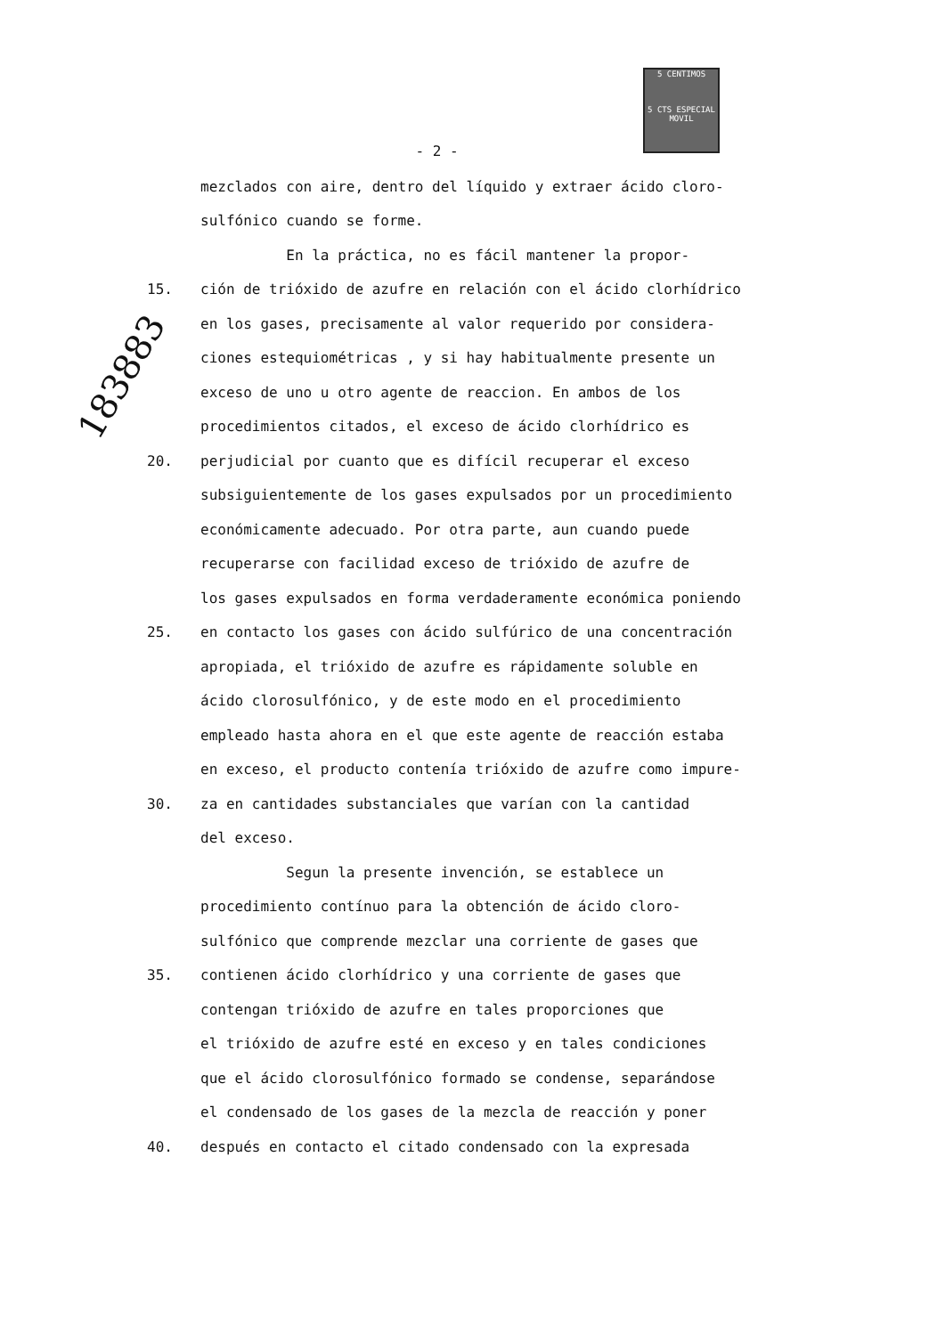5 CENTIMOS
5 CTS ESPECIAL MOVIL
183883
- 2 -
mezclados con aire, dentro del líquido y extraer ácido cloro-
sulfónico cuando se forme.
En la práctica, no es fácil mantener la propor-
15.
ción de trióxido de azufre en relación con el ácido clorhídrico
en los gases, precisamente al valor requerido por considera-
ciones estequiométricas , y si hay habitualmente presente un
exceso de uno u otro agente de reaccion. En ambos de los
procedimientos citados, el exceso de ácido clorhídrico es
20.
perjudicial por cuanto que es difícil recuperar el exceso
subsiguientemente de los gases expulsados por un procedimiento
económicamente adecuado. Por otra parte, aun cuando puede
recuperarse con facilidad exceso de trióxido de azufre de
los gases expulsados en forma verdaderamente económica poniendo
25.
en contacto los gases con ácido sulfúrico de una concentración
apropiada, el trióxido de azufre es rápidamente soluble en
ácido clorosulfónico, y de este modo en el procedimiento
empleado hasta ahora en el que este agente de reacción estaba
en exceso, el producto contenía trióxido de azufre como impure-
30.
za en cantidades substanciales que varían con la cantidad
del exceso.
Segun la presente invención, se establece un
procedimiento contínuo para la obtención de ácido cloro-
sulfónico que comprende mezclar una corriente de gases que
35.
contienen ácido clorhídrico y una corriente de gases que
contengan trióxido de azufre en tales proporciones que
el trióxido de azufre esté en exceso y en tales condiciones
que el ácido clorosulfónico formado se condense, separándose
el condensado de los gases de la mezcla de reacción y poner
40.
después en contacto el citado condensado con la expresada